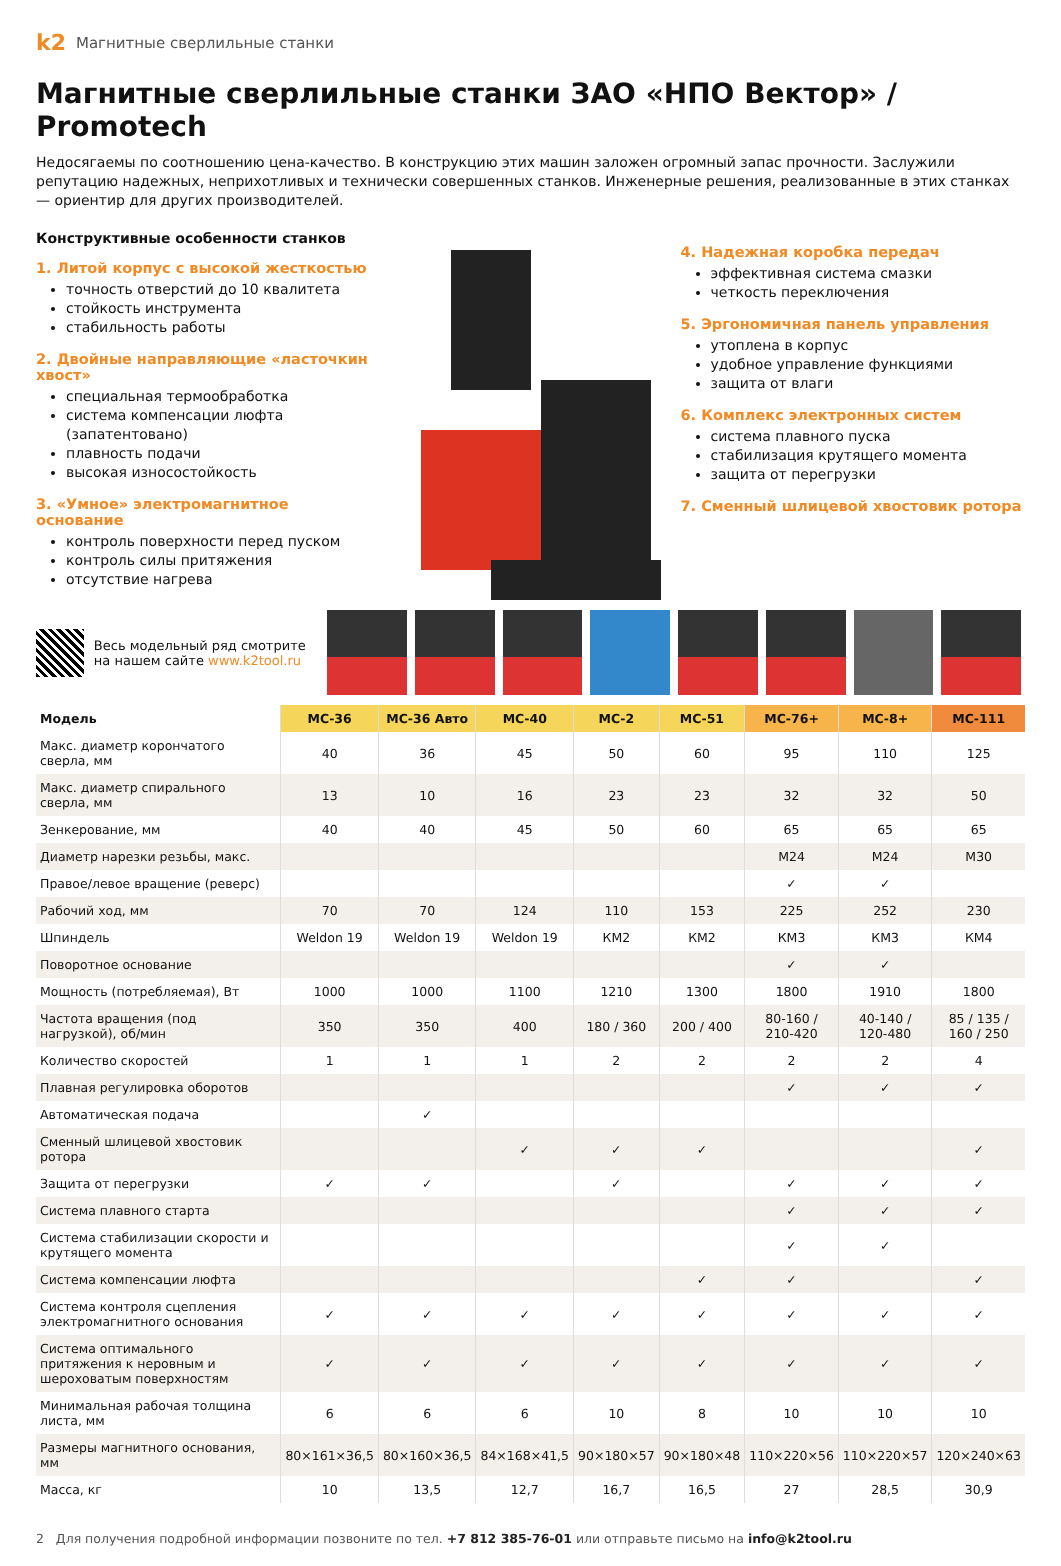k2 Магнитные сверлильные станки
Магнитные сверлильные станки ЗАО «НПО Вектор» / Promotech
Недосягаемы по соотношению цена-качество. В конструкцию этих машин заложен огромный запас прочности. Заслужили репутацию надежных, неприхотливых и технически совершенных станков. Инженерные решения, реализованные в этих станках — ориентир для других производителей.
Конструктивные особенности станков
1. Литой корпус с высокой жесткостью
точность отверстий до 10 квалитета
стойкость инструмента
стабильность работы
2. Двойные направляющие «ласточкин хвост»
специальная термообработка
система компенсации люфта (запатентовано)
плавность подачи
высокая износостойкость
3. «Умное» электромагнитное основание
контроль поверхности перед пуском
контроль силы притяжения
отсутствие нагрева
4. Надежная коробка передач
эффективная система смазки
четкость переключения
5. Эргономичная панель управления
утоплена в корпус
удобное управление функциями
защита от влаги
6. Комплекс электронных систем
система плавного пуска
стабилизация крутящего момента
защита от перегрузки
7. Сменный шлицевой хвостовик ротора
Весь модельный ряд смотрите на нашем сайте www.k2tool.ru
| Модель | МС-36 | МС-36 Авто | МС-40 | МС-2 | МС-51 | МС-76+ | МС-8+ | МС-111 |
| --- | --- | --- | --- | --- | --- | --- | --- | --- |
| Макс. диаметр корончатого сверла, мм | 40 | 36 | 45 | 50 | 60 | 95 | 110 | 125 |
| Макс. диаметр спирального сверла, мм | 13 | 10 | 16 | 23 | 23 | 32 | 32 | 50 |
| Зенкерование, мм | 40 | 40 | 45 | 50 | 60 | 65 | 65 | 65 |
| Диаметр нарезки резьбы, макс. | | | | | | M24 | M24 | M30 |
| Правое/левое вращение (реверс) | | | | | | ✓ | ✓ | |
| Рабочий ход, мм | 70 | 70 | 124 | 110 | 153 | 225 | 252 | 230 |
| Шпиндель | Weldon 19 | Weldon 19 | Weldon 19 | КМ2 | КМ2 | КМ3 | КМ3 | КМ4 |
| Поворотное основание | | | | | | ✓ | ✓ | |
| Мощность (потребляемая), Вт | 1000 | 1000 | 1100 | 1210 | 1300 | 1800 | 1910 | 1800 |
| Частота вращения (под нагрузкой), об/мин | 350 | 350 | 400 | 180 / 360 | 200 / 400 | 80-160 / 210-420 | 40-140 / 120-480 | 85 / 135 / 160 / 250 |
| Количество скоростей | 1 | 1 | 1 | 2 | 2 | 2 | 2 | 4 |
| Плавная регулировка оборотов | | | | | | ✓ | ✓ | ✓ |
| Автоматическая подача | | ✓ | | | | | | |
| Сменный шлицевой хвостовик ротора | | | ✓ | ✓ | ✓ | | | ✓ |
| Защита от перегрузки | ✓ | ✓ | | ✓ | | ✓ | ✓ | ✓ |
| Система плавного старта | | | | | | ✓ | ✓ | ✓ |
| Система стабилизации скорости и крутящего момента | | | | | | ✓ | ✓ | |
| Система компенсации люфта | | | | | ✓ | ✓ | | ✓ |
| Система контроля сцепления электромагнитного основания | ✓ | ✓ | ✓ | ✓ | ✓ | ✓ | ✓ | ✓ |
| Система оптимального притяжения к неровным и шероховатым поверхностям | ✓ | ✓ | ✓ | ✓ | ✓ | ✓ | ✓ | ✓ |
| Минимальная рабочая толщина листа, мм | 6 | 6 | 6 | 10 | 8 | 10 | 10 | 10 |
| Размеры магнитного основания, мм | 80×161×36,5 | 80×160×36,5 | 84×168×41,5 | 90×180×57 | 90×180×48 | 110×220×56 | 110×220×57 | 120×240×63 |
| Масса, кг | 10 | 13,5 | 12,7 | 16,7 | 16,5 | 27 | 28,5 | 30,9 |
2 Для получения подробной информации позвоните по тел. +7 812 385-76-01 или отправьте письмо на info@k2tool.ru